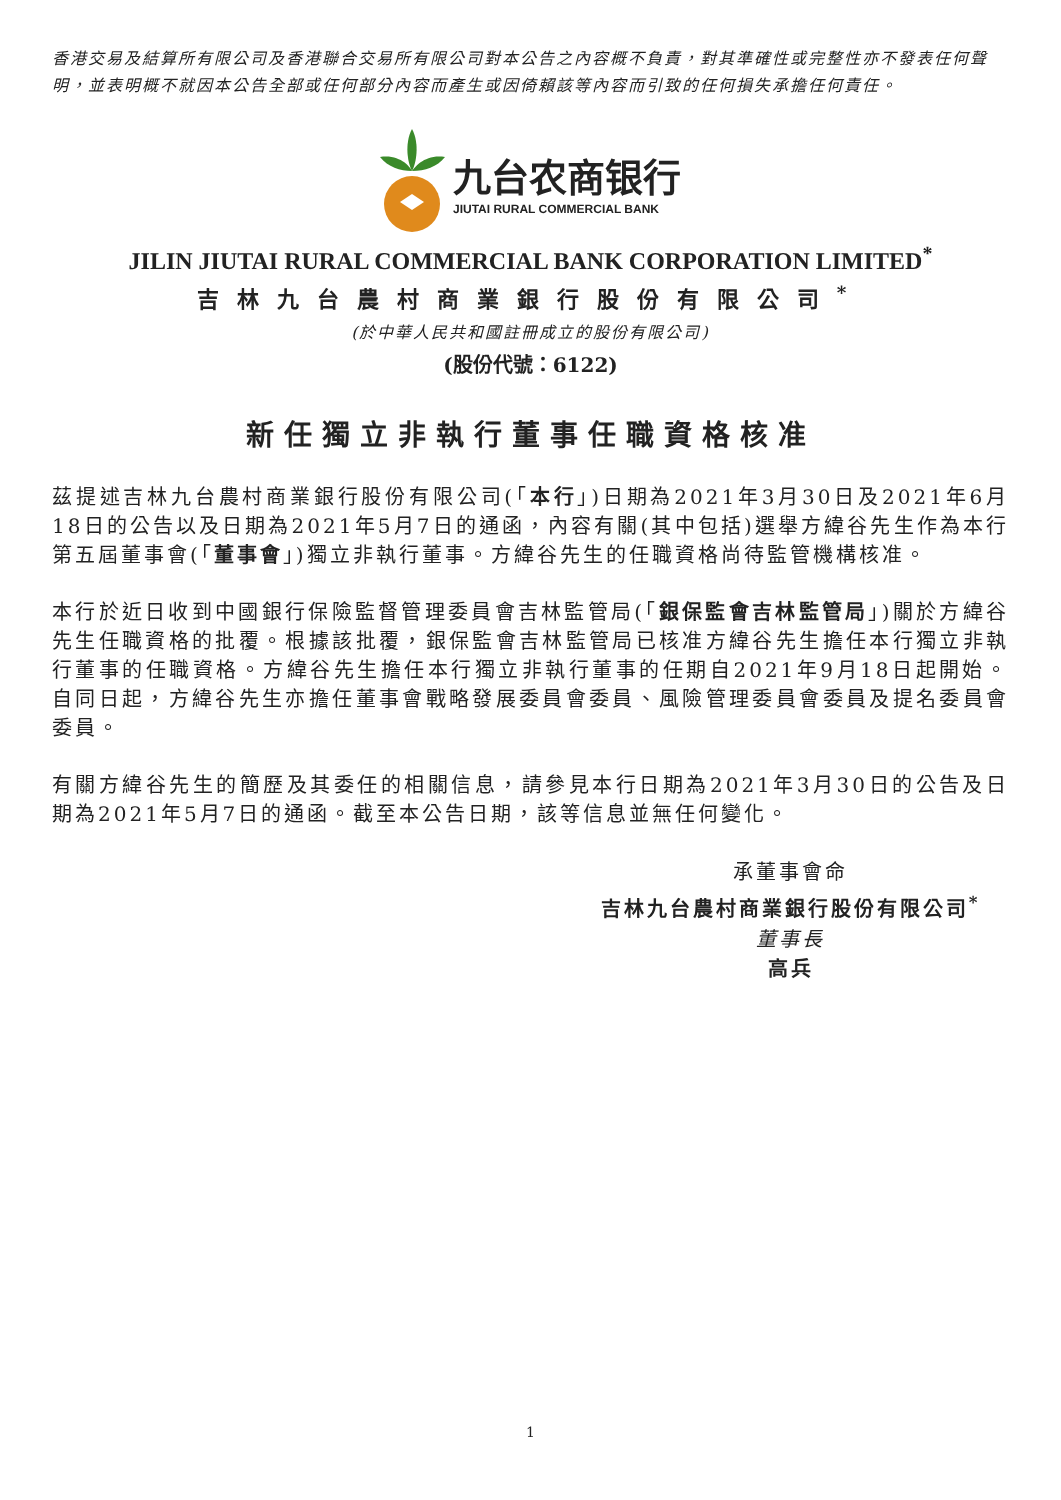香港交易及結算所有限公司及香港聯合交易所有限公司對本公告之內容概不負責，對其準確性或完整性亦不發表任何聲明，並表明概不就因本公告全部或任何部分內容而產生或因倚賴該等內容而引致的任何損失承擔任何責任。
九台农商银行
JIUTAI RURAL COMMERCIAL BANK
JILIN JIUTAI RURAL COMMERCIAL BANK CORPORATION LIMITED<sup>*</sup>
吉林九台農村商業銀行股份有限公司<sup>*</sup>
(於中華人民共和國註冊成立的股份有限公司)
(股份代號：6122)
新任獨立非執行董事任職資格核准
茲提述吉林九台農村商業銀行股份有限公司(「本行」)日期為2021年3月30日及2021年6月18日的公告以及日期為2021年5月7日的通函，內容有關(其中包括)選舉方緯谷先生作為本行第五屆董事會(「董事會」)獨立非執行董事。方緯谷先生的任職資格尚待監管機構核准。
本行於近日收到中國銀行保險監督管理委員會吉林監管局(「銀保監會吉林監管局」)關於方緯谷先生任職資格的批覆。根據該批覆，銀保監會吉林監管局已核准方緯谷先生擔任本行獨立非執行董事的任職資格。方緯谷先生擔任本行獨立非執行董事的任期自2021年9月18日起開始。自同日起，方緯谷先生亦擔任董事會戰略發展委員會委員、風險管理委員會委員及提名委員會委員。
有關方緯谷先生的簡歷及其委任的相關信息，請參見本行日期為2021年3月30日的公告及日期為2021年5月7日的通函。截至本公告日期，該等信息並無任何變化。
承董事會命
吉林九台農村商業銀行股份有限公司<sup>*</sup>
董事長
高兵
1